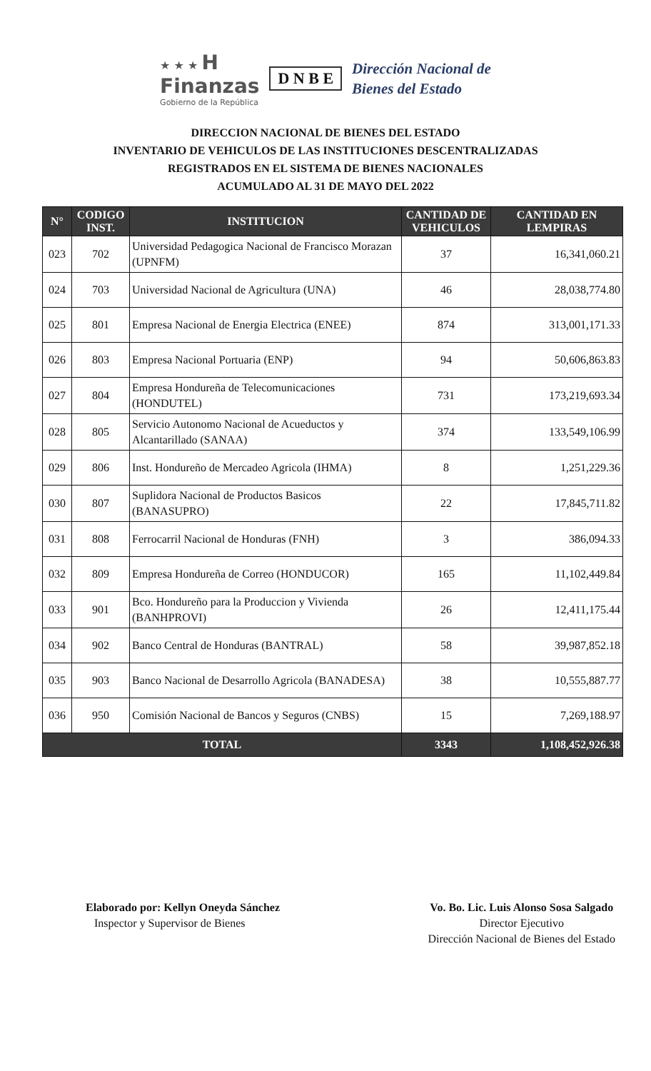★ ★ ★ H
Finanzas
Gobierno de la República
D N B E
Dirección Nacional de
Bienes del Estado
DIRECCION NACIONAL DE BIENES DEL ESTADO
INVENTARIO DE VEHICULOS DE LAS INSTITUCIONES DESCENTRALIZADAS
REGISTRADOS EN EL SISTEMA DE BIENES NACIONALES
ACUMULADO AL 31 DE MAYO DEL 2022
| N° | CODIGO INST. | INSTITUCION | CANTIDAD DE VEHICULOS | CANTIDAD EN LEMPIRAS |
| --- | --- | --- | --- | --- |
| 023 | 702 | Universidad Pedagogica Nacional de Francisco Morazan (UPNFM) | 37 | 16,341,060.21 |
| 024 | 703 | Universidad Nacional de Agricultura (UNA) | 46 | 28,038,774.80 |
| 025 | 801 | Empresa Nacional de Energia Electrica (ENEE) | 874 | 313,001,171.33 |
| 026 | 803 | Empresa Nacional Portuaria (ENP) | 94 | 50,606,863.83 |
| 027 | 804 | Empresa Hondureña de Telecomunicaciones (HONDUTEL) | 731 | 173,219,693.34 |
| 028 | 805 | Servicio Autonomo Nacional de Acueductos y Alcantarillado (SANAA) | 374 | 133,549,106.99 |
| 029 | 806 | Inst. Hondureño de Mercadeo Agricola (IHMA) | 8 | 1,251,229.36 |
| 030 | 807 | Suplidora Nacional de Productos Basicos (BANASUPRO) | 22 | 17,845,711.82 |
| 031 | 808 | Ferrocarril Nacional de Honduras (FNH) | 3 | 386,094.33 |
| 032 | 809 | Empresa Hondureña de Correo (HONDUCOR) | 165 | 11,102,449.84 |
| 033 | 901 | Bco. Hondureño para la Produccion y Vivienda (BANHPROVI) | 26 | 12,411,175.44 |
| 034 | 902 | Banco Central de Honduras (BANTRAL) | 58 | 39,987,852.18 |
| 035 | 903 | Banco Nacional de Desarrollo Agricola (BANADESA) | 38 | 10,555,887.77 |
| 036 | 950 | Comisión Nacional de Bancos y Seguros (CNBS) | 15 | 7,269,188.97 |
| TOTAL | | | 3343 | 1,108,452,926.38 |
Elaborado por: Kellyn Oneyda Sánchez
Inspector y Supervisor de Bienes
Vo. Bo. Lic. Luis Alonso Sosa Salgado
Director Ejecutivo
Dirección Nacional de Bienes del Estado